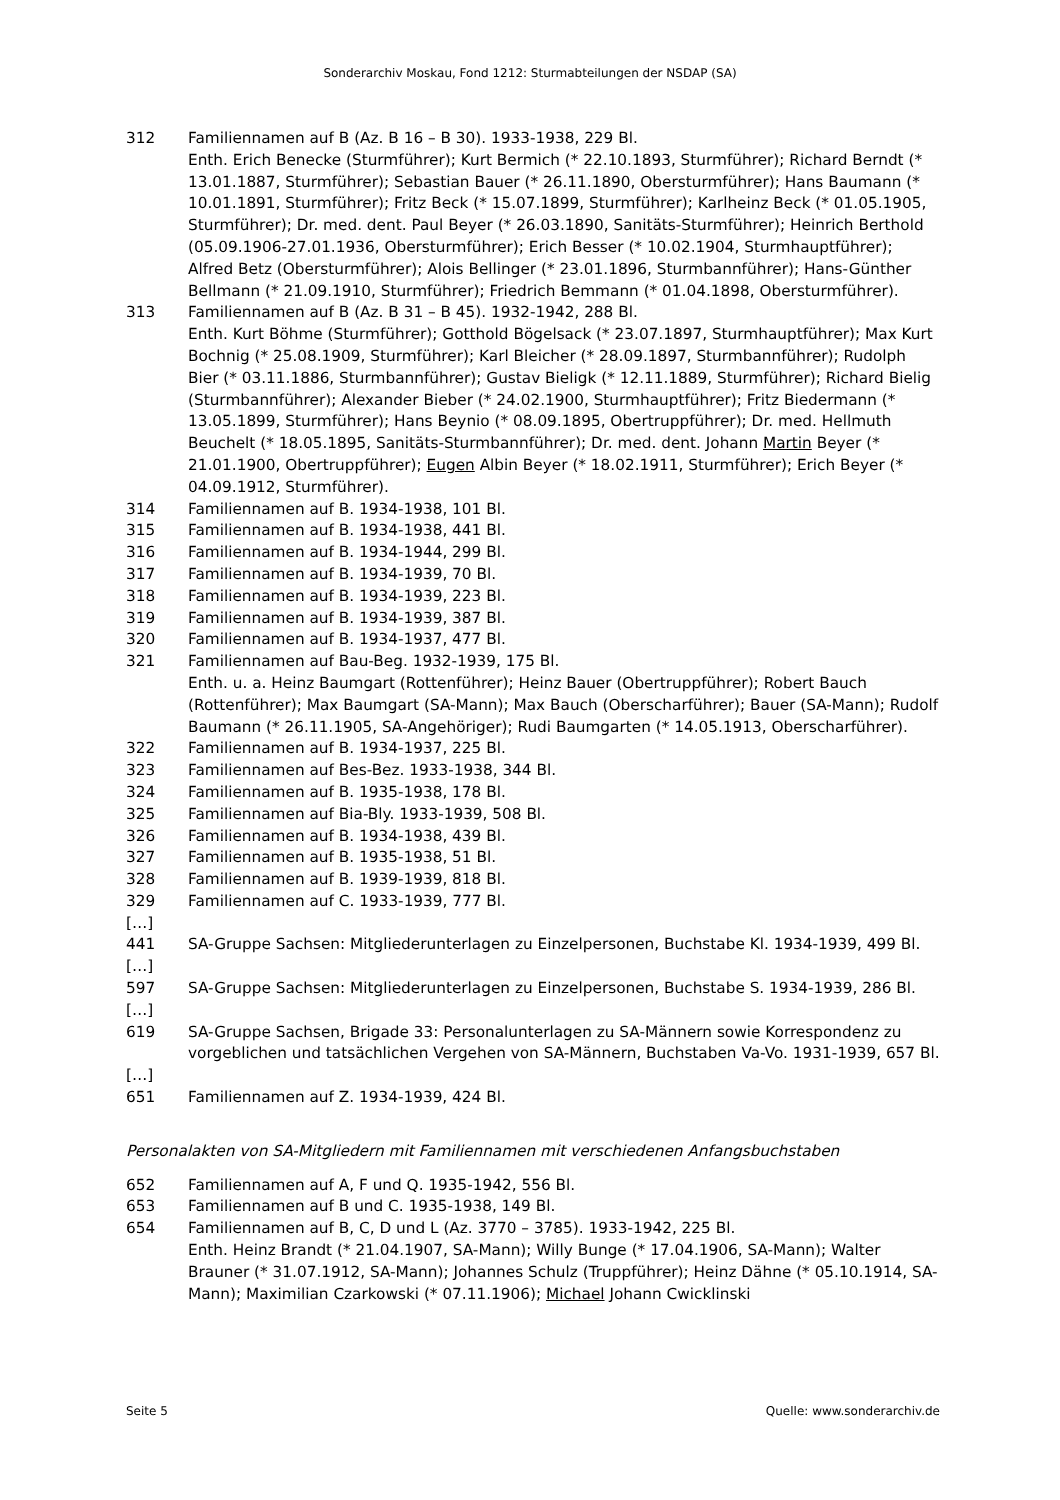Sonderarchiv Moskau, Fond 1212: Sturmabteilungen der NSDAP (SA)
312 Familiennamen auf B (Az. B 16 – B 30). 1933-1938, 229 Bl.
Enth. Erich Benecke (Sturmführer); Kurt Bermich (* 22.10.1893, Sturmführer); Richard Berndt (* 13.01.1887, Sturmführer); Sebastian Bauer (* 26.11.1890, Obersturmführer); Hans Baumann (* 10.01.1891, Sturmführer); Fritz Beck (* 15.07.1899, Sturmführer); Karlheinz Beck (* 01.05.1905, Sturmführer); Dr. med. dent. Paul Beyer (* 26.03.1890, Sanitäts-Sturmführer); Heinrich Berthold (05.09.1906-27.01.1936, Obersturmführer); Erich Besser (* 10.02.1904, Sturmhauptführer); Alfred Betz (Obersturmführer); Alois Bellinger (* 23.01.1896, Sturmbannführer); Hans-Günther Bellmann (* 21.09.1910, Sturmführer); Friedrich Bemmann (* 01.04.1898, Obersturmführer).
313 Familiennamen auf B (Az. B 31 – B 45). 1932-1942, 288 Bl.
Enth. Kurt Böhme (Sturmführer); Gotthold Bögelsack (* 23.07.1897, Sturmhauptführer); Max Kurt Bochnig (* 25.08.1909, Sturmführer); Karl Bleicher (* 28.09.1897, Sturmbannführer); Rudolph Bier (* 03.11.1886, Sturmbannführer); Gustav Bieligk (* 12.11.1889, Sturmführer); Richard Bielig (Sturmbannführer); Alexander Bieber (* 24.02.1900, Sturmhauptführer); Fritz Biedermann (* 13.05.1899, Sturmführer); Hans Beynio (* 08.09.1895, Obertruppführer); Dr. med. Hellmuth Beuchelt (* 18.05.1895, Sanitäts-Sturmbannführer); Dr. med. dent. Johann Martin Beyer (* 21.01.1900, Obertruppführer); Eugen Albin Beyer (* 18.02.1911, Sturmführer); Erich Beyer (* 04.09.1912, Sturmführer).
314 Familiennamen auf B. 1934-1938, 101 Bl.
315 Familiennamen auf B. 1934-1938, 441 Bl.
316 Familiennamen auf B. 1934-1944, 299 Bl.
317 Familiennamen auf B. 1934-1939, 70 Bl.
318 Familiennamen auf B. 1934-1939, 223 Bl.
319 Familiennamen auf B. 1934-1939, 387 Bl.
320 Familiennamen auf B. 1934-1937, 477 Bl.
321 Familiennamen auf Bau-Beg. 1932-1939, 175 Bl.
Enth. u. a. Heinz Baumgart (Rottenführer); Heinz Bauer (Obertruppführer); Robert Bauch (Rottenführer); Max Baumgart (SA-Mann); Max Bauch (Oberscharführer); Bauer (SA-Mann); Rudolf Baumann (* 26.11.1905, SA-Angehöriger); Rudi Baumgarten (* 14.05.1913, Oberscharführer).
322 Familiennamen auf B. 1934-1937, 225 Bl.
323 Familiennamen auf Bes-Bez. 1933-1938, 344 Bl.
324 Familiennamen auf B. 1935-1938, 178 Bl.
325 Familiennamen auf Bia-Bly. 1933-1939, 508 Bl.
326 Familiennamen auf B. 1934-1938, 439 Bl.
327 Familiennamen auf B. 1935-1938, 51 Bl.
328 Familiennamen auf B. 1939-1939, 818 Bl.
329 Familiennamen auf C. 1933-1939, 777 Bl.
[…]
441 SA-Gruppe Sachsen: Mitgliederunterlagen zu Einzelpersonen, Buchstabe Kl. 1934-1939, 499 Bl.
[…]
597 SA-Gruppe Sachsen: Mitgliederunterlagen zu Einzelpersonen, Buchstabe S. 1934-1939, 286 Bl.
[…]
619 SA-Gruppe Sachsen, Brigade 33: Personalunterlagen zu SA-Männern sowie Korrespondenz zu vorgeblichen und tatsächlichen Vergehen von SA-Männern, Buchstaben Va-Vo. 1931-1939, 657 Bl.
[…]
651 Familiennamen auf Z. 1934-1939, 424 Bl.
Personalakten von SA-Mitgliedern mit Familiennamen mit verschiedenen Anfangsbuchstaben
652 Familiennamen auf A, F und Q. 1935-1942, 556 Bl.
653 Familiennamen auf B und C. 1935-1938, 149 Bl.
654 Familiennamen auf B, C, D und L (Az. 3770 – 3785). 1933-1942, 225 Bl.
Enth. Heinz Brandt (* 21.04.1907, SA-Mann); Willy Bunge (* 17.04.1906, SA-Mann); Walter Brauner (* 31.07.1912, SA-Mann); Johannes Schulz (Truppführer); Heinz Dähne (* 05.10.1914, SA-Mann); Maximilian Czarkowski (* 07.11.1906); Michael Johann Cwicklinski
Seite 5 Quelle: www.sonderarchiv.de